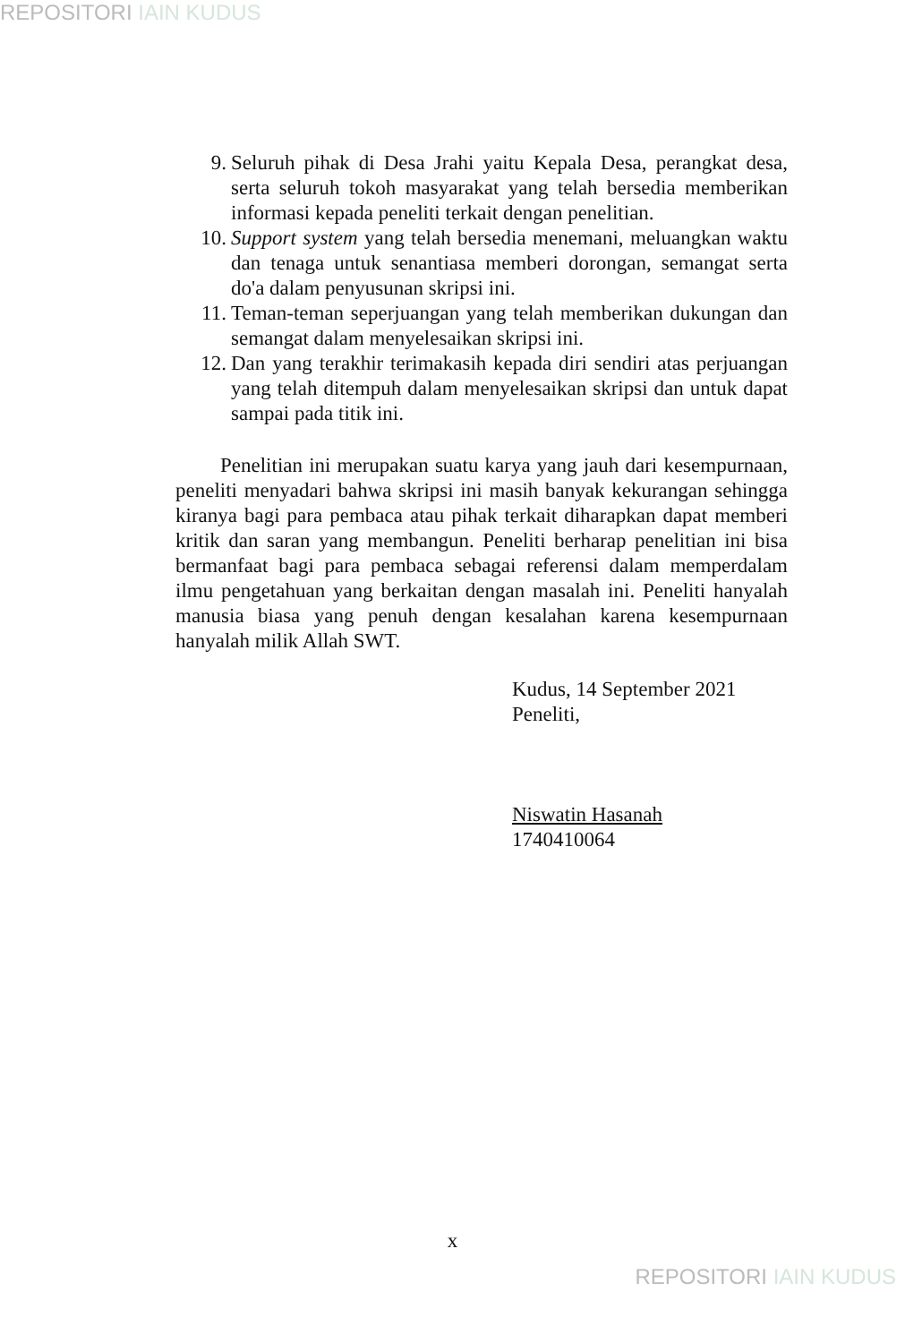REPOSITORI IAIN KUDUS
9. Seluruh pihak di Desa Jrahi yaitu Kepala Desa, perangkat desa, serta seluruh tokoh masyarakat yang telah bersedia memberikan informasi kepada peneliti terkait dengan penelitian.
10. Support system yang telah bersedia menemani, meluangkan waktu dan tenaga untuk senantiasa memberi dorongan, semangat serta do'a dalam penyusunan skripsi ini.
11. Teman-teman seperjuangan yang telah memberikan dukungan dan semangat dalam menyelesaikan skripsi ini.
12. Dan yang terakhir terimakasih kepada diri sendiri atas perjuangan yang telah ditempuh dalam menyelesaikan skripsi dan untuk dapat sampai pada titik ini.
Penelitian ini merupakan suatu karya yang jauh dari kesempurnaan, peneliti menyadari bahwa skripsi ini masih banyak kekurangan sehingga kiranya bagi para pembaca atau pihak terkait diharapkan dapat memberi kritik dan saran yang membangun. Peneliti berharap penelitian ini bisa bermanfaat bagi para pembaca sebagai referensi dalam memperdalam ilmu pengetahuan yang berkaitan dengan masalah ini. Peneliti hanyalah manusia biasa yang penuh dengan kesalahan karena kesempurnaan hanyalah milik Allah SWT.
Kudus, 14 September 2021
Peneliti,
Niswatin Hasanah
1740410064
x
REPOSITORI IAIN KUDUS